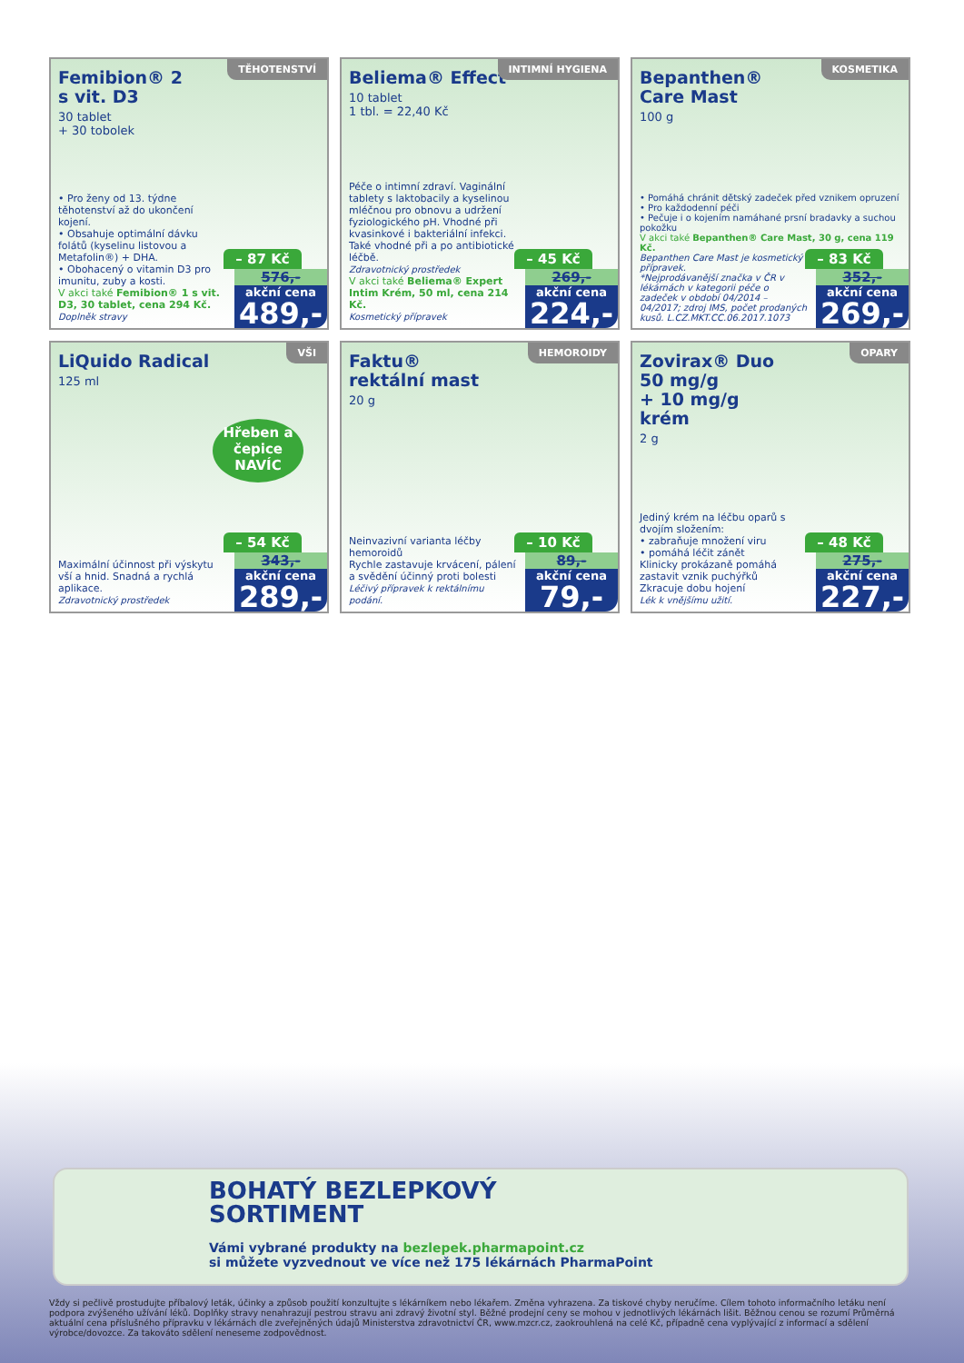TĚHOTENSTVÍ
Femibion® 2
s vit. D3
30 tablet
+ 30 tobolek
• Pro ženy od 13. týdne těhotenství až do ukončení kojení.
• Obsahuje optimální dávku folátů (kyselinu listovou a Metafolin®) + DHA.
• Obohacený o vitamin D3 pro imunitu, zuby a kosti.
V akci také Femibion® 1 s vit. D3, 30 tablet, cena 294 Kč.
Doplněk stravy
– 87 Kč
576,-
akční cena
489,-
INTIMNÍ HYGIENA
Beliema® Effect
10 tablet
1 tbl. = 22,40 Kč
Péče o intimní zdraví. Vaginální tablety s laktobacily a kyselinou mléčnou pro obnovu a udržení fyziologického pH. Vhodné při kvasinkové i bakteriální infekci. Také vhodné při a po antibiotické léčbě.
Zdravotnický prostředek
V akci také Beliema® Expert Intim Krém, 50 ml, cena 214 Kč.
Kosmetický přípravek
– 45 Kč
269,-
akční cena
224,-
KOSMETIKA
Bepanthen®
Care Mast
100 g
• Pomáhá chránit dětský zadeček před vznikem opruzení
• Pro každodenní péči
• Pečuje i o kojením namáhané prsní bradavky a suchou pokožku
V akci také Bepanthen® Care Mast, 30 g, cena 119 Kč.
Bepanthen Care Mast je kosmetický přípravek.
*Nejprodávanější značka v ČR v lékárnách v kategorii péče o zadeček v období 04/2014 – 04/2017; zdroj IMS, počet prodaných kusů. L.CZ.MKT.CC.06.2017.1073
– 83 Kč
352,-
akční cena
269,-
VŠI
LiQuido Radical
125 ml
Hřeben a čepice NAVÍC
Maximální účinnost při výskytu vší a hnid. Snadná a rychlá aplikace.
Zdravotnický prostředek
– 54 Kč
343,-
akční cena
289,-
HEMOROIDY
Faktu®
rektální mast
20 g
Neinvazivní varianta léčby hemoroidů
Rychle zastavuje krvácení, pálení a svědění účinný proti bolesti
Léčivý přípravek k rektálnímu podání.
– 10 Kč
89,-
akční cena
79,-
OPARY
Zovirax® Duo
50 mg/g
+ 10 mg/g
krém
2 g
Jediný krém na léčbu oparů s dvojím složením:
• zabraňuje množení viru
• pomáhá léčit zánět
Klinicky prokázaně pomáhá zastavit vznik puchýřků
Zkracuje dobu hojení
Lék k vnějšímu užití.
– 48 Kč
275,-
akční cena
227,-
BOHATÝ BEZLEPKOVÝ
SORTIMENT
Vámi vybrané produkty na bezlepek.pharmapoint.cz
si můžete vyzvednout ve více než 175 lékárnách PharmaPoint
Vždy si pečlivě prostudujte příbalový leták, účinky a způsob použití konzultujte s lékárníkem nebo lékařem. Změna vyhrazena. Za tiskové chyby neručíme. Cílem tohoto informačního letáku není podpora zvýšeného užívání léků. Doplňky stravy nenahrazují pestrou stravu ani zdravý životní styl. Běžné prodejní ceny se mohou v jednotlivých lékárnách lišit. Běžnou cenou se rozumí Průměrná aktuální cena příslušného přípravku v lékárnách dle zveřejněných údajů Ministerstva zdravotnictví ČR, www.mzcr.cz, zaokrouhlená na celé Kč, případně cena vyplývající z informací a sdělení výrobce/dovozce. Za takováto sdělení neneseme zodpovědnost.